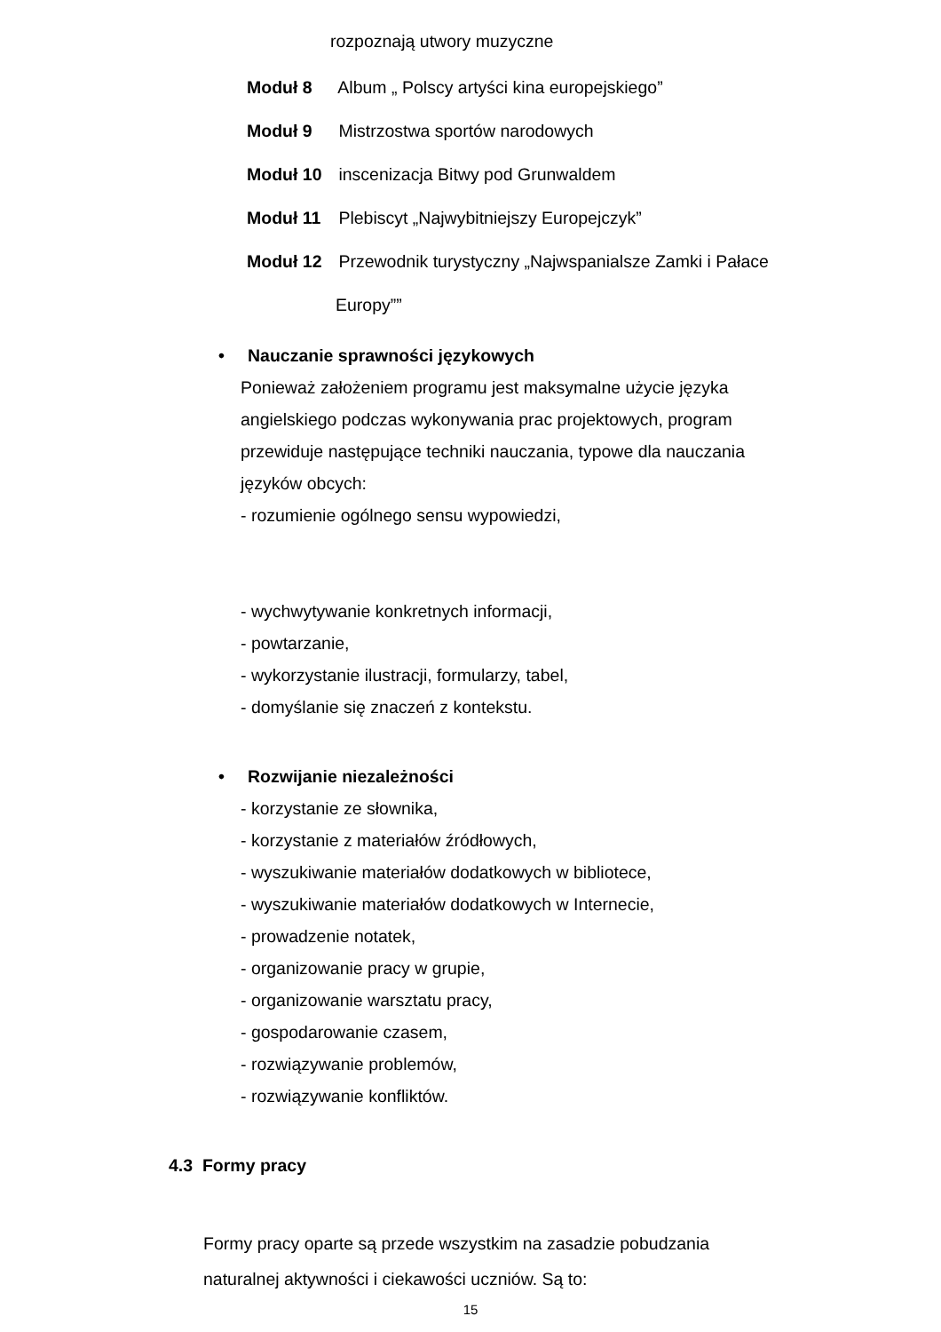rozpoznają utwory muzyczne
Moduł 8 Album „ Polscy artyści kina europejskiego”
Moduł 9 Mistrzostwa sportów narodowych
Moduł 10 inscenizacja Bitwy pod Grunwaldem
Moduł 11 Plebiscyt „Najwybitniejszy Europejczyk”
Moduł 12 Przewodnik turystyczny „Najwspanialsze Zamki i Pałace
Europy””
• Nauczanie sprawności językowych
Ponieważ założeniem programu jest maksymalne użycie języka
angielskiego podczas wykonywania prac projektowych, program
przewiduje następujące techniki nauczania, typowe dla nauczania
języków obcych:
- rozumienie ogólnego sensu wypowiedzi,
- wychwytywanie konkretnych informacji,
- powtarzanie,
- wykorzystanie ilustracji, formularzy, tabel,
- domyślanie się znaczeń z kontekstu.
• Rozwijanie niezależności
- korzystanie ze słownika,
- korzystanie z materiałów źródłowych,
- wyszukiwanie materiałów dodatkowych w bibliotece,
- wyszukiwanie materiałów dodatkowych w Internecie,
- prowadzenie notatek,
- organizowanie pracy w grupie,
- organizowanie warsztatu pracy,
- gospodarowanie czasem,
- rozwiązywanie problemów,
- rozwiązywanie konfliktów.
4.3 Formy pracy
Formy pracy oparte są przede wszystkim na zasadzie pobudzania
naturalnej aktywności i ciekawości uczniów. Są to:
15